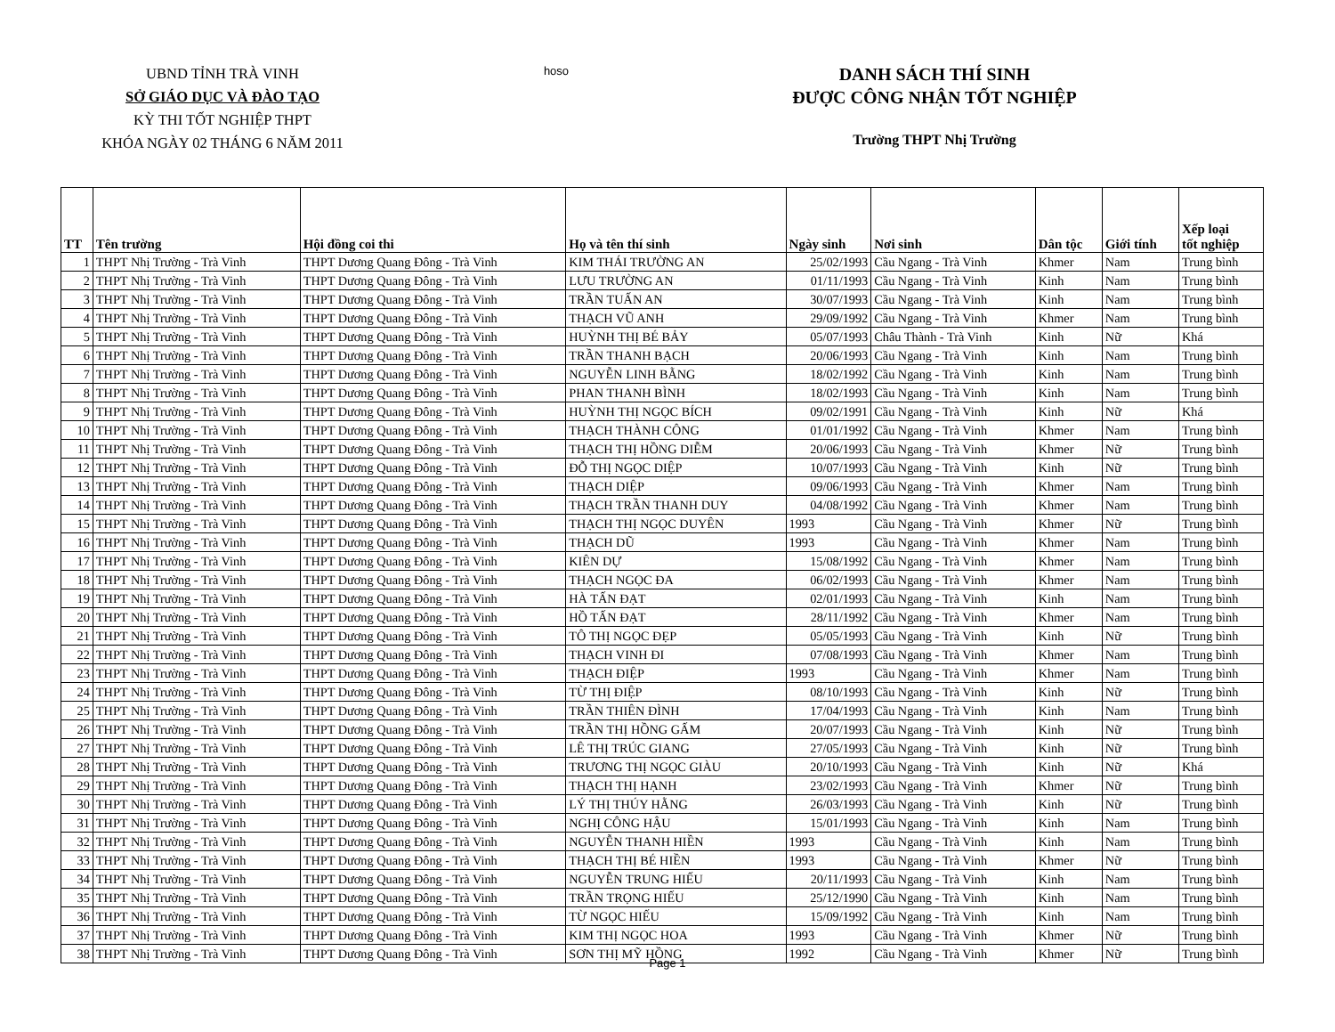UBND TỈNH TRÀ VINH
SỞ GIÁO DỤC VÀ ĐÀO TẠO
KỲ THI TỐT NGHIỆP THPT
KHÓA NGÀY 02 THÁNG 6 NĂM 2011
hoso
DANH SÁCH THÍ SINH
ĐƯỢC CÔNG NHẬN TỐT NGHIỆP
Trường THPT Nhị Trường
| TT | Tên trường | Hội đồng coi thi | Họ và tên thí sinh | Ngày sinh | Nơi sinh | Dân tộc | Giới tính | Xếp loại tốt nghiệp |
| --- | --- | --- | --- | --- | --- | --- | --- | --- |
| 1 | THPT Nhị Trường - Trà Vinh | THPT Dương Quang Đông - Trà Vinh | KIM THÁI TRƯỜNG AN | 25/02/1993 | Cầu Ngang - Trà Vinh | Khmer | Nam | Trung bình |
| 2 | THPT Nhị Trường - Trà Vinh | THPT Dương Quang Đông - Trà Vinh | LƯU TRƯỜNG AN | 01/11/1993 | Cầu Ngang - Trà Vinh | Kinh | Nam | Trung bình |
| 3 | THPT Nhị Trường - Trà Vinh | THPT Dương Quang Đông - Trà Vinh | TRẦN TUẤN AN | 30/07/1993 | Cầu Ngang - Trà Vinh | Kinh | Nam | Trung bình |
| 4 | THPT Nhị Trường - Trà Vinh | THPT Dương Quang Đông - Trà Vinh | THẠCH VŨ ANH | 29/09/1992 | Cầu Ngang - Trà Vinh | Khmer | Nam | Trung bình |
| 5 | THPT Nhị Trường - Trà Vinh | THPT Dương Quang Đông - Trà Vinh | HUỲNH THỊ BÉ BẢY | 05/07/1993 | Châu Thành - Trà Vinh | Kinh | Nữ | Khá |
| 6 | THPT Nhị Trường - Trà Vinh | THPT Dương Quang Đông - Trà Vinh | TRẦN THANH BẠCH | 20/06/1993 | Cầu Ngang - Trà Vinh | Kinh | Nam | Trung bình |
| 7 | THPT Nhị Trường - Trà Vinh | THPT Dương Quang Đông - Trà Vinh | NGUYỄN LINH BẰNG | 18/02/1992 | Cầu Ngang - Trà Vinh | Kinh | Nam | Trung bình |
| 8 | THPT Nhị Trường - Trà Vinh | THPT Dương Quang Đông - Trà Vinh | PHAN THANH BÌNH | 18/02/1993 | Cầu Ngang - Trà Vinh | Kinh | Nam | Trung bình |
| 9 | THPT Nhị Trường - Trà Vinh | THPT Dương Quang Đông - Trà Vinh | HUỲNH THỊ NGỌC BÍCH | 09/02/1991 | Cầu Ngang - Trà Vinh | Kinh | Nữ | Khá |
| 10 | THPT Nhị Trường - Trà Vinh | THPT Dương Quang Đông - Trà Vinh | THẠCH THÀNH CÔNG | 01/01/1992 | Cầu Ngang - Trà Vinh | Khmer | Nam | Trung bình |
| 11 | THPT Nhị Trường - Trà Vinh | THPT Dương Quang Đông - Trà Vinh | THẠCH THỊ HỒNG DIỄM | 20/06/1993 | Cầu Ngang - Trà Vinh | Khmer | Nữ | Trung bình |
| 12 | THPT Nhị Trường - Trà Vinh | THPT Dương Quang Đông - Trà Vinh | ĐỖ THỊ NGỌC DIỆP | 10/07/1993 | Cầu Ngang - Trà Vinh | Kinh | Nữ | Trung bình |
| 13 | THPT Nhị Trường - Trà Vinh | THPT Dương Quang Đông - Trà Vinh | THẠCH DIỆP | 09/06/1993 | Cầu Ngang - Trà Vinh | Khmer | Nam | Trung bình |
| 14 | THPT Nhị Trường - Trà Vinh | THPT Dương Quang Đông - Trà Vinh | THẠCH TRẦN THANH DUY | 04/08/1992 | Cầu Ngang - Trà Vinh | Khmer | Nam | Trung bình |
| 15 | THPT Nhị Trường - Trà Vinh | THPT Dương Quang Đông - Trà Vinh | THẠCH THỊ NGỌC DUYÊN | 1993 | Cầu Ngang - Trà Vinh | Khmer | Nữ | Trung bình |
| 16 | THPT Nhị Trường - Trà Vinh | THPT Dương Quang Đông - Trà Vinh | THẠCH DŨ | 1993 | Cầu Ngang - Trà Vinh | Khmer | Nam | Trung bình |
| 17 | THPT Nhị Trường - Trà Vinh | THPT Dương Quang Đông - Trà Vinh | KIÊN DỰ | 15/08/1992 | Cầu Ngang - Trà Vinh | Khmer | Nam | Trung bình |
| 18 | THPT Nhị Trường - Trà Vinh | THPT Dương Quang Đông - Trà Vinh | THẠCH NGỌC ĐA | 06/02/1993 | Cầu Ngang - Trà Vinh | Khmer | Nam | Trung bình |
| 19 | THPT Nhị Trường - Trà Vinh | THPT Dương Quang Đông - Trà Vinh | HÀ TẤN ĐẠT | 02/01/1993 | Cầu Ngang - Trà Vinh | Kinh | Nam | Trung bình |
| 20 | THPT Nhị Trường - Trà Vinh | THPT Dương Quang Đông - Trà Vinh | HỒ TẤN ĐẠT | 28/11/1992 | Cầu Ngang - Trà Vinh | Khmer | Nam | Trung bình |
| 21 | THPT Nhị Trường - Trà Vinh | THPT Dương Quang Đông - Trà Vinh | TÔ THỊ NGỌC ĐẸP | 05/05/1993 | Cầu Ngang - Trà Vinh | Kinh | Nữ | Trung bình |
| 22 | THPT Nhị Trường - Trà Vinh | THPT Dương Quang Đông - Trà Vinh | THẠCH VINH ĐI | 07/08/1993 | Cầu Ngang - Trà Vinh | Khmer | Nam | Trung bình |
| 23 | THPT Nhị Trường - Trà Vinh | THPT Dương Quang Đông - Trà Vinh | THẠCH ĐIỆP | 1993 | Cầu Ngang - Trà Vinh | Khmer | Nam | Trung bình |
| 24 | THPT Nhị Trường - Trà Vinh | THPT Dương Quang Đông - Trà Vinh | TỪ THỊ ĐIỆP | 08/10/1993 | Cầu Ngang - Trà Vinh | Kinh | Nữ | Trung bình |
| 25 | THPT Nhị Trường - Trà Vinh | THPT Dương Quang Đông - Trà Vinh | TRẦN THIÊN ĐÌNH | 17/04/1993 | Cầu Ngang - Trà Vinh | Kinh | Nam | Trung bình |
| 26 | THPT Nhị Trường - Trà Vinh | THPT Dương Quang Đông - Trà Vinh | TRẦN THỊ HỒNG GẤM | 20/07/1993 | Cầu Ngang - Trà Vinh | Kinh | Nữ | Trung bình |
| 27 | THPT Nhị Trường - Trà Vinh | THPT Dương Quang Đông - Trà Vinh | LÊ THỊ TRÚC GIANG | 27/05/1993 | Cầu Ngang - Trà Vinh | Kinh | Nữ | Trung bình |
| 28 | THPT Nhị Trường - Trà Vinh | THPT Dương Quang Đông - Trà Vinh | TRƯƠNG THỊ NGỌC GIÀU | 20/10/1993 | Cầu Ngang - Trà Vinh | Kinh | Nữ | Khá |
| 29 | THPT Nhị Trường - Trà Vinh | THPT Dương Quang Đông - Trà Vinh | THẠCH THỊ HẠNH | 23/02/1993 | Cầu Ngang - Trà Vinh | Khmer | Nữ | Trung bình |
| 30 | THPT Nhị Trường - Trà Vinh | THPT Dương Quang Đông - Trà Vinh | LÝ THỊ THÚY HẰNG | 26/03/1993 | Cầu Ngang - Trà Vinh | Kinh | Nữ | Trung bình |
| 31 | THPT Nhị Trường - Trà Vinh | THPT Dương Quang Đông - Trà Vinh | NGHỊ CÔNG HẬU | 15/01/1993 | Cầu Ngang - Trà Vinh | Kinh | Nam | Trung bình |
| 32 | THPT Nhị Trường - Trà Vinh | THPT Dương Quang Đông - Trà Vinh | NGUYỄN THANH HIỀN | 1993 | Cầu Ngang - Trà Vinh | Kinh | Nam | Trung bình |
| 33 | THPT Nhị Trường - Trà Vinh | THPT Dương Quang Đông - Trà Vinh | THẠCH THỊ BÉ HIỀN | 1993 | Cầu Ngang - Trà Vinh | Khmer | Nữ | Trung bình |
| 34 | THPT Nhị Trường - Trà Vinh | THPT Dương Quang Đông - Trà Vinh | NGUYỄN TRUNG HIẾU | 20/11/1993 | Cầu Ngang - Trà Vinh | Kinh | Nam | Trung bình |
| 35 | THPT Nhị Trường - Trà Vinh | THPT Dương Quang Đông - Trà Vinh | TRẦN TRỌNG HIẾU | 25/12/1990 | Cầu Ngang - Trà Vinh | Kinh | Nam | Trung bình |
| 36 | THPT Nhị Trường - Trà Vinh | THPT Dương Quang Đông - Trà Vinh | TỪ NGỌC HIẾU | 15/09/1992 | Cầu Ngang - Trà Vinh | Kinh | Nam | Trung bình |
| 37 | THPT Nhị Trường - Trà Vinh | THPT Dương Quang Đông - Trà Vinh | KIM THỊ NGỌC HOA | 1993 | Cầu Ngang - Trà Vinh | Khmer | Nữ | Trung bình |
| 38 | THPT Nhị Trường - Trà Vinh | THPT Dương Quang Đông - Trà Vinh | SƠN THỊ MỸ HỒNG | 1992 | Cầu Ngang - Trà Vinh | Khmer | Nữ | Trung bình |
Page 1